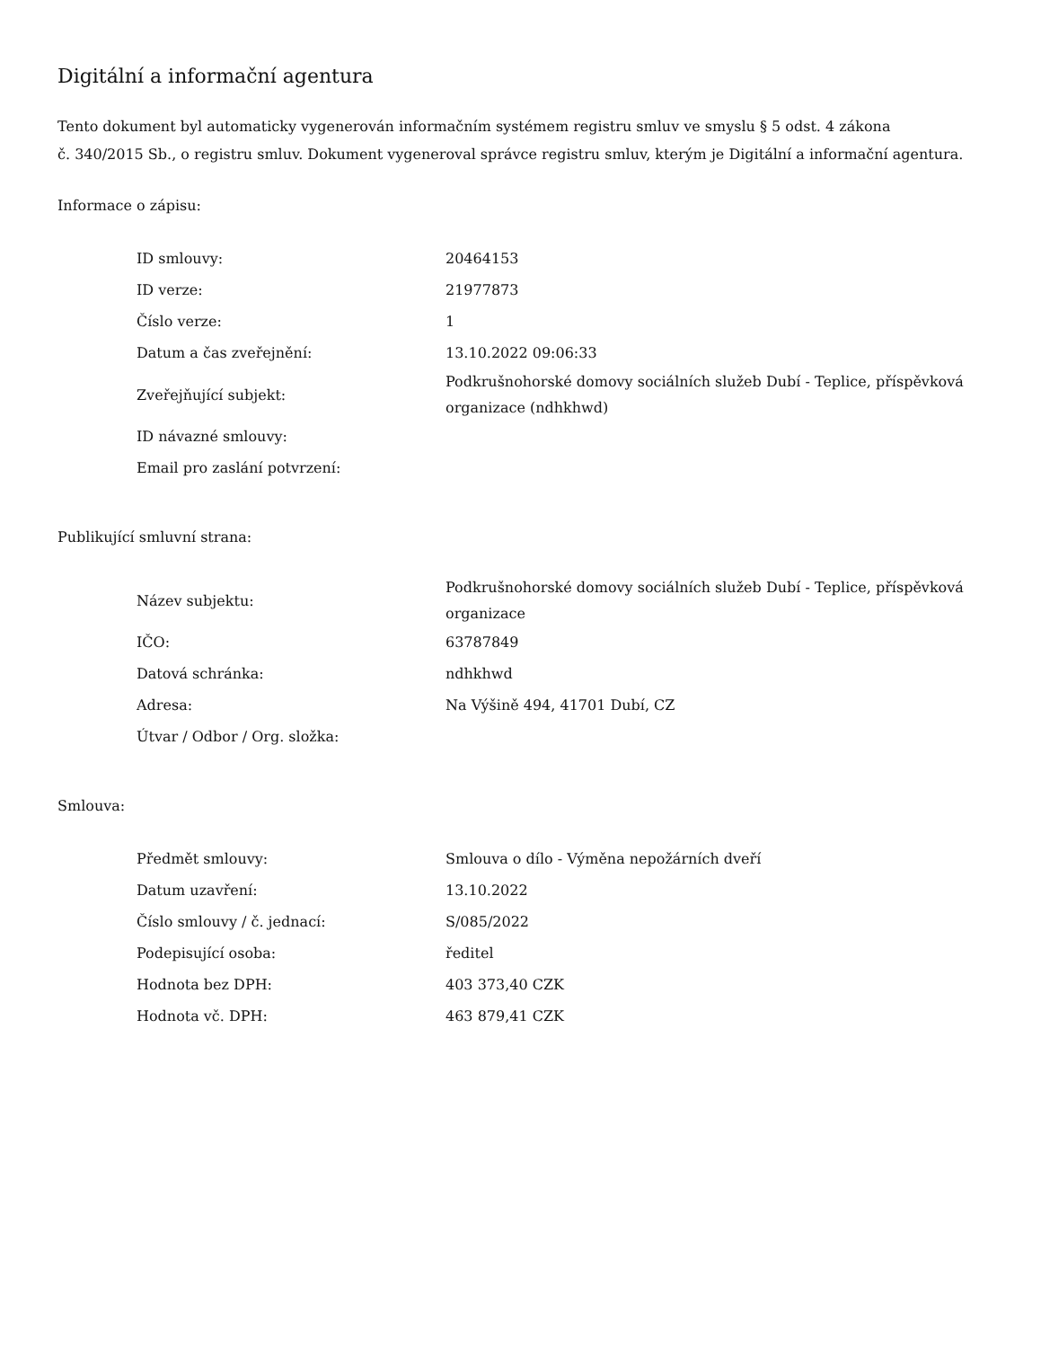Digitální a informační agentura
Tento dokument byl automaticky vygenerován informačním systémem registru smluv ve smyslu § 5 odst. 4 zákona
č. 340/2015 Sb., o registru smluv. Dokument vygeneroval správce registru smluv, kterým je Digitální a informační agentura.
Informace o zápisu:
| ID smlouvy: | 20464153 |
| ID verze: | 21977873 |
| Číslo verze: | 1 |
| Datum a čas zveřejnění: | 13.10.2022 09:06:33 |
| Zveřejňující subjekt: | Podkrušnohorské domovy sociálních služeb Dubí - Teplice, příspěvková organizace (ndhkhwd) |
| ID návazné smlouvy: | |
| Email pro zaslání potvrzení: | |
Publikující smluvní strana:
| Název subjektu: | Podkrušnohorské domovy sociálních služeb Dubí - Teplice, příspěvková organizace |
| IČO: | 63787849 |
| Datová schránka: | ndhkhwd |
| Adresa: | Na Výšině 494, 41701 Dubí, CZ |
| Útvar / Odbor / Org. složka: | |
Smlouva:
| Předmět smlouvy: | Smlouva o dílo - Výměna nepožárních dveří |
| Datum uzavření: | 13.10.2022 |
| Číslo smlouvy / č. jednací: | S/085/2022 |
| Podepisující osoba: | ředitel |
| Hodnota bez DPH: | 403 373,40 CZK |
| Hodnota vč. DPH: | 463 879,41 CZK |